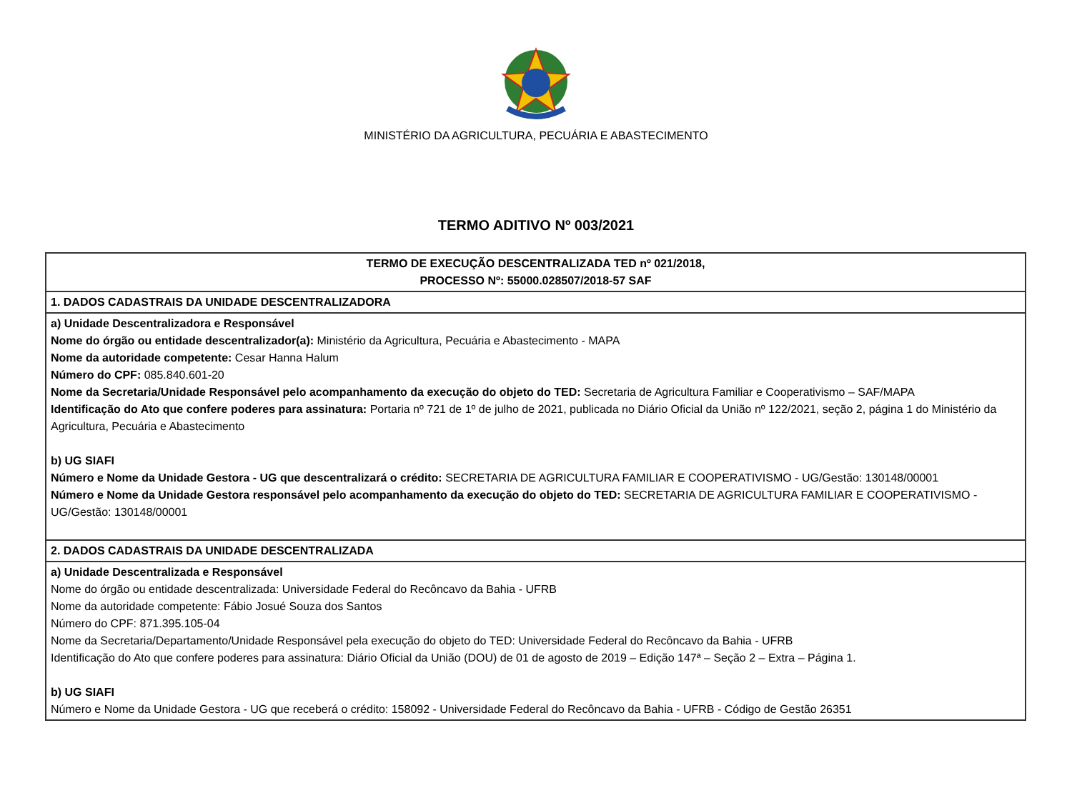MINISTÉRIO DA AGRICULTURA, PECUÁRIA E ABASTECIMENTO
TERMO ADITIVO Nº 003/2021
| TERMO DE EXECUÇÃO DESCENTRALIZADA TED nº 021/2018, PROCESSO Nº: 55000.028507/2018-57 SAF |
| 1. DADOS CADASTRAIS DA UNIDADE DESCENTRALIZADORA |
| a) Unidade Descentralizadora e Responsável Nome do órgão ou entidade descentralizador(a): Ministério da Agricultura, Pecuária e Abastecimento - MAPA Nome da autoridade competente: Cesar Hanna Halum Número do CPF: 085.840.601-20 Nome da Secretaria/Unidade Responsável pelo acompanhamento da execução do objeto do TED: Secretaria de Agricultura Familiar e Cooperativismo – SAF/MAPA Identificação do Ato que confere poderes para assinatura: Portaria nº 721 de 1º de julho de 2021, publicada no Diário Oficial da União nº 122/2021, seção 2, página 1 do Ministério da Agricultura, Pecuária e Abastecimento b) UG SIAFI Número e Nome da Unidade Gestora - UG que descentralizará o crédito: SECRETARIA DE AGRICULTURA FAMILIAR E COOPERATIVISMO - UG/Gestão: 130148/00001 Número e Nome da Unidade Gestora responsável pelo acompanhamento da execução do objeto do TED: SECRETARIA DE AGRICULTURA FAMILIAR E COOPERATIVISMO - UG/Gestão: 130148/00001 |
| 2. DADOS CADASTRAIS DA UNIDADE DESCENTRALIZADA |
| a) Unidade Descentralizada e Responsável Nome do órgão ou entidade descentralizada: Universidade Federal do Recôncavo da Bahia - UFRB Nome da autoridade competente: Fábio Josué Souza dos Santos Número do CPF: 871.395.105-04 Nome da Secretaria/Departamento/Unidade Responsável pela execução do objeto do TED: Universidade Federal do Recôncavo da Bahia - UFRB Identificação do Ato que confere poderes para assinatura: Diário Oficial da União (DOU) de 01 de agosto de 2019 – Edição 147ª – Seção 2 – Extra – Página 1. b) UG SIAFI Número e Nome da Unidade Gestora - UG que receberá o crédito: 158092 - Universidade Federal do Recôncavo da Bahia - UFRB - Código de Gestão 26351 |